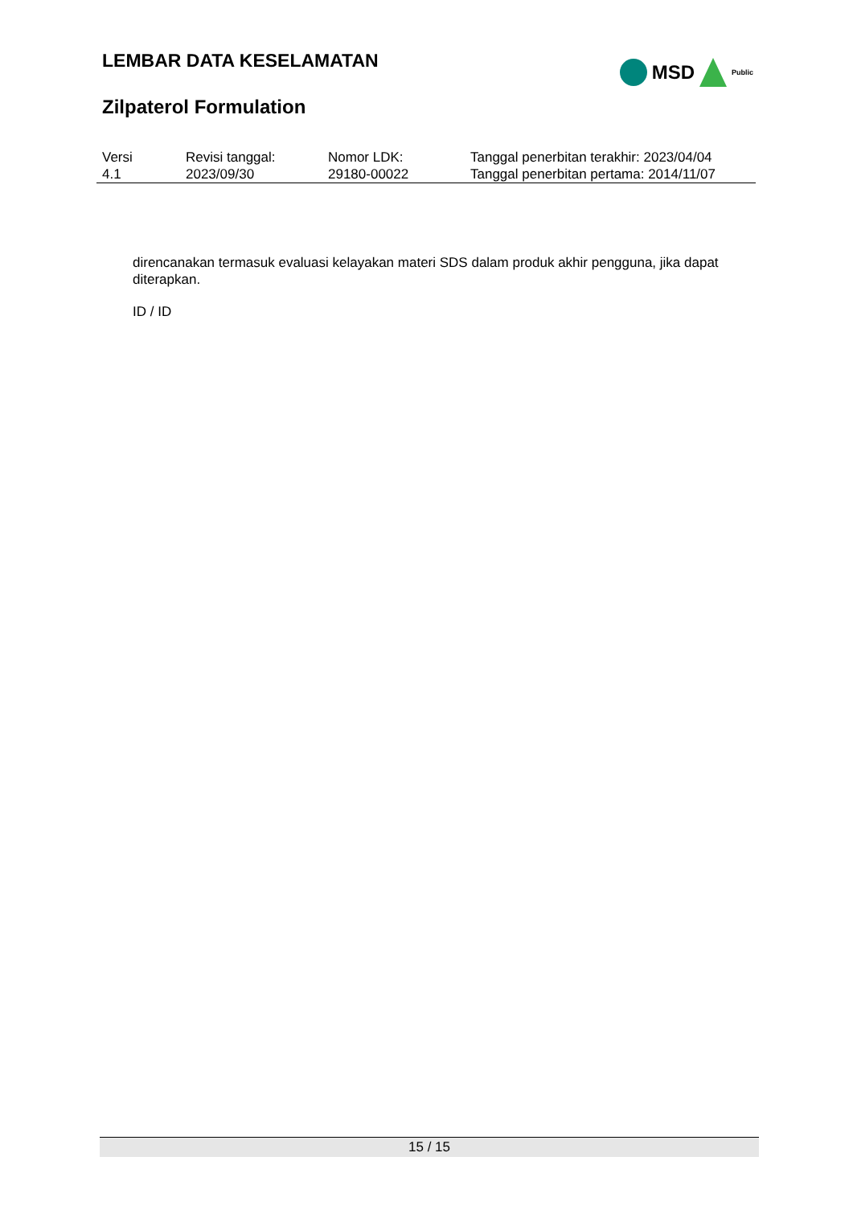LEMBAR DATA KESELAMATAN
Zilpaterol Formulation
MSD
Public
| Versi 4.1 | Revisi tanggal: 2023/09/30 | Nomor LDK: 29180-00022 | Tanggal penerbitan terakhir: 2023/04/04 Tanggal penerbitan pertama: 2014/11/07 |
direncanakan termasuk evaluasi kelayakan materi SDS dalam produk akhir pengguna, jika dapat diterapkan.
ID / ID
15 / 15